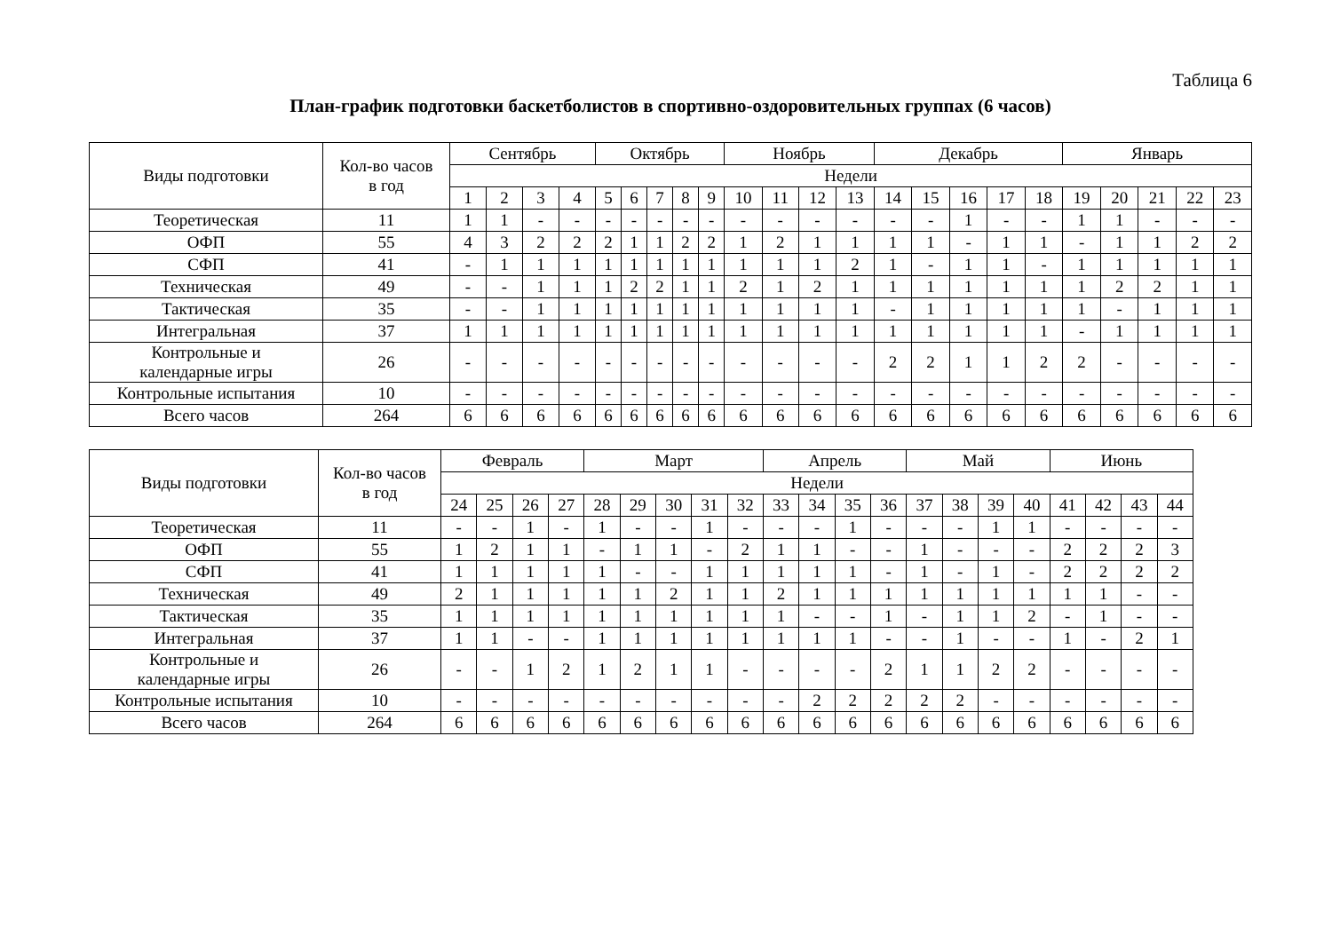Таблица 6
План-график подготовки баскетболистов в спортивно-оздоровительных группах (6 часов)
| Виды подготовки | Кол-во часов в год | Сентябрь | | | | Октябрь | | | | | Ноябрь | | | | Декабрь | | | | | Январь | | | | |
| --- | --- | --- | --- | --- | --- | --- | --- | --- | --- | --- | --- | --- | --- | --- | --- | --- | --- | --- | --- | --- | --- | --- | --- | --- |
| | | Недели | | | | | | | | | | | | | | | | | | | | | | |
| | | 1 | 2 | 3 | 4 | 5 | 6 | 7 | 8 | 9 | 10 | 11 | 12 | 13 | 14 | 15 | 16 | 17 | 18 | 19 | 20 | 21 | 22 | 23 |
| Теоретическая | 11 | 1 | 1 | - | - | - | - | - | - | - | - | - | - | - | - | - | 1 | - | - | 1 | 1 | - | - | - |
| ОФП | 55 | 4 | 3 | 2 | 2 | 2 | 1 | 1 | 2 | 2 | 1 | 2 | 1 | 1 | 1 | 1 | - | 1 | 1 | - | 1 | 1 | 2 | 2 |
| СФП | 41 | - | 1 | 1 | 1 | 1 | 1 | 1 | 1 | 1 | 1 | 1 | 1 | 2 | 1 | - | 1 | 1 | - | 1 | 1 | 1 | 1 | 1 |
| Техническая | 49 | - | - | 1 | 1 | 1 | 2 | 2 | 1 | 1 | 2 | 1 | 2 | 1 | 1 | 1 | 1 | 1 | 1 | 1 | 2 | 2 | 1 | 1 |
| Тактическая | 35 | - | - | 1 | 1 | 1 | 1 | 1 | 1 | 1 | 1 | 1 | 1 | 1 | - | 1 | 1 | 1 | 1 | 1 | - | 1 | 1 | 1 |
| Интегральная | 37 | 1 | 1 | 1 | 1 | 1 | 1 | 1 | 1 | 1 | 1 | 1 | 1 | 1 | 1 | 1 | 1 | 1 | 1 | - | 1 | 1 | 1 | 1 |
| Контрольные и календарные игры | 26 | - | - | - | - | - | - | - | - | - | - | - | - | - | 2 | 2 | 1 | 1 | 2 | 2 | - | - | - | - |
| Контрольные испытания | 10 | - | - | - | - | - | - | - | - | - | - | - | - | - | - | - | - | - | - | - | - | - | - | - |
| Всего часов | 264 | 6 | 6 | 6 | 6 | 6 | 6 | 6 | 6 | 6 | 6 | 6 | 6 | 6 | 6 | 6 | 6 | 6 | 6 | 6 | 6 | 6 | 6 | 6 |
| Виды подготовки | Кол-во часов в год | Февраль | | | | Март | | | | | Апрель | | | | Май | | | | Июнь | | | |
| --- | --- | --- | --- | --- | --- | --- | --- | --- | --- | --- | --- | --- | --- | --- | --- | --- | --- | --- | --- | --- | --- | --- |
| | | Недели | | | | | | | | | | | | | | | | | | | | |
| | | 24 | 25 | 26 | 27 | 28 | 29 | 30 | 31 | 32 | 33 | 34 | 35 | 36 | 37 | 38 | 39 | 40 | 41 | 42 | 43 | 44 |
| Теоретическая | 11 | - | - | 1 | - | 1 | - | - | 1 | - | - | - | 1 | - | - | - | 1 | 1 | - | - | - | - |
| ОФП | 55 | 1 | 2 | 1 | 1 | - | 1 | 1 | - | 2 | 1 | 1 | - | - | 1 | - | - | - | 2 | 2 | 2 | 3 |
| СФП | 41 | 1 | 1 | 1 | 1 | 1 | - | - | 1 | 1 | 1 | 1 | 1 | - | 1 | - | 1 | - | 2 | 2 | 2 | 2 |
| Техническая | 49 | 2 | 1 | 1 | 1 | 1 | 1 | 2 | 1 | 1 | 2 | 1 | 1 | 1 | 1 | 1 | 1 | 1 | 1 | 1 | - | - |
| Тактическая | 35 | 1 | 1 | 1 | 1 | 1 | 1 | 1 | 1 | 1 | 1 | - | - | 1 | - | 1 | 1 | 2 | - | 1 | - | - |
| Интегральная | 37 | 1 | 1 | - | - | 1 | 1 | 1 | 1 | 1 | 1 | 1 | 1 | - | - | 1 | - | - | 1 | - | 2 | 1 |
| Контрольные и календарные игры | 26 | - | - | 1 | 2 | 1 | 2 | 1 | 1 | - | - | - | - | 2 | 1 | 1 | 2 | 2 | - | - | - | - |
| Контрольные испытания | 10 | - | - | - | - | - | - | - | - | - | - | 2 | 2 | 2 | 2 | 2 | - | - | - | - | - | - |
| Всего часов | 264 | 6 | 6 | 6 | 6 | 6 | 6 | 6 | 6 | 6 | 6 | 6 | 6 | 6 | 6 | 6 | 6 | 6 | 6 | 6 | 6 | 6 |